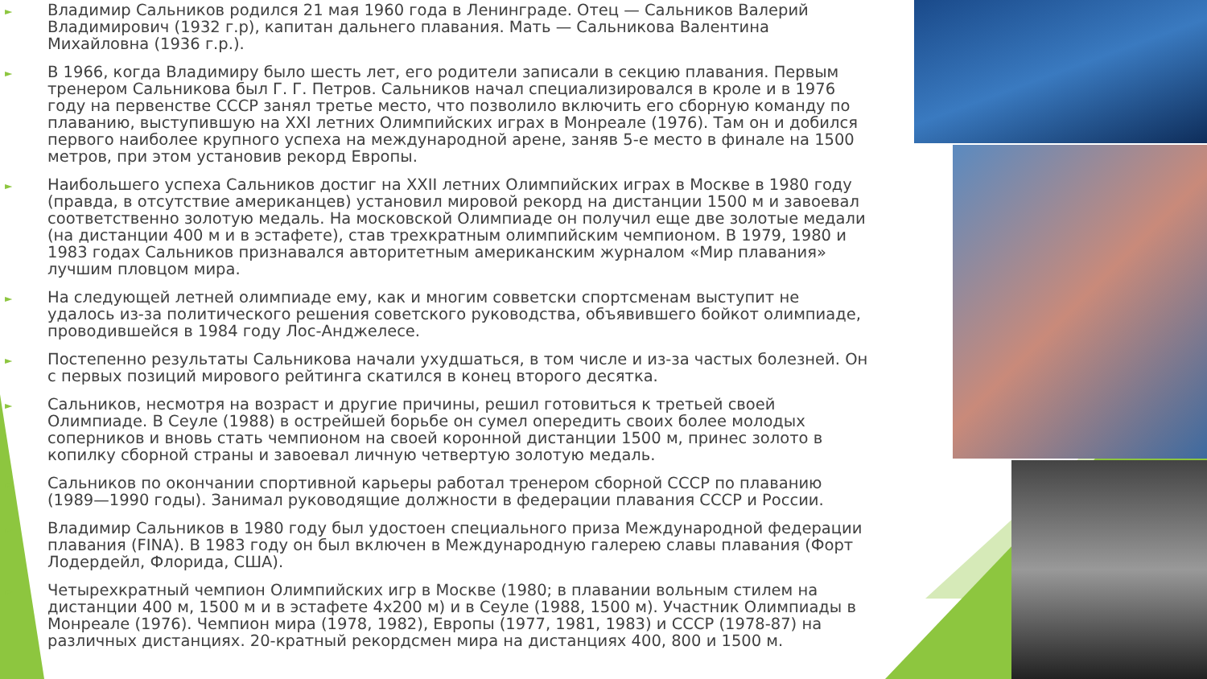►
Владимир Сальников родился 21 мая 1960 года в Ленинграде. Отец — Сальников Валерий Владимирович (1932 г.р), капитан дальнего плавания. Мать — Сальникова Валентина Михайловна (1936 г.р.).
►
В 1966, когда Владимиру было шесть лет, его родители записали в секцию плавания. Первым тренером Сальникова был Г. Г. Петров. Сальников начал специализировался в кроле и в 1976 году на первенстве СССР занял третье место, что позволило включить его сборную команду по плаванию, выступившую на XXI летних Олимпийских играх в Монреале (1976). Там он и добился первого наиболее крупного успеха на международной арене, заняв 5-е место в финале на 1500 метров, при этом установив рекорд Европы.
►
Наибольшего успеха Сальников достиг на XXII летних Олимпийских играх в Москве в 1980 году (правда, в отсутствие американцев) установил мировой рекорд на дистанции 1500 м и завоевал соответственно золотую медаль. На московской Олимпиаде он получил еще две золотые медали (на дистанции 400 м и в эстафете), став трехкратным олимпийским чемпионом. В 1979, 1980 и 1983 годах Сальников признавался авторитетным американским журналом «Мир плавания» лучшим пловцом мира.
►
На следующей летней олимпиаде ему, как и многим совветски спортсменам выступит не удалось из-за политического решения советского руководства, объявившего бойкот олимпиаде, проводившейся в 1984 году Лос-Анджелесе.
►
Постепенно результаты Сальникова начали ухудшаться, в том числе и из-за частых болезней. Он с первых позиций мирового рейтинга скатился в конец второго десятка.
►
Сальников, несмотря на возраст и другие причины, решил готовиться к третьей своей Олимпиаде. В Сеуле (1988) в острейшей борьбе он сумел опередить своих более молодых соперников и вновь стать чемпионом на своей коронной дистанции 1500 м, принес золото в копилку сборной страны и завоевал личную четвертую золотую медаль.
►
Сальников по окончании спортивной карьеры работал тренером сборной СССР по плаванию (1989—1990 годы). Занимал руководящие должности в федерации плавания СССР и России.
►
Владимир Сальников в 1980 году был удостоен специального приза Международной федерации плавания (FINA). В 1983 году он был включен в Международную галерею славы плавания (Форт Лодердейл, Флорида, США).
►
Четырехкратный чемпион Олимпийских игр в Москве (1980; в плавании вольным стилем на дистанции 400 м, 1500 м и в эстафете 4х200 м) и в Сеуле (1988, 1500 м). Участник Олимпиады в Монреале (1976). Чемпион мира (1978, 1982), Европы (1977, 1981, 1983) и СССР (1978-87) на различных дистанциях. 20-кратный рекордсмен мира на дистанциях 400, 800 и 1500 м.